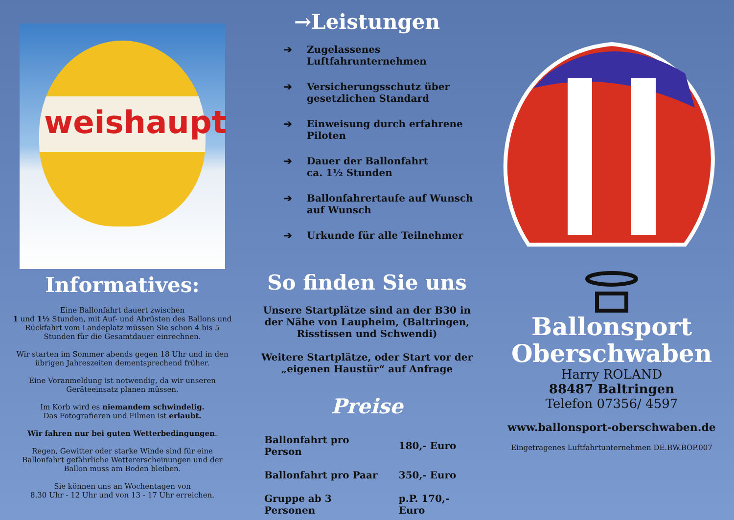weishaupt
Informatives:
Eine Ballonfahrt dauert zwischen
1 und 1½ Stunden, mit Auf- und Abrüsten des Ballons und Rückfahrt vom Landeplatz müssen Sie schon 4 bis 5 Stunden für die Gesamtdauer einrechnen.
Wir starten im Sommer abends gegen 18 Uhr und in den übrigen Jahreszeiten dementsprechend früher.
Eine Voranmeldung ist notwendig, da wir unseren Geräteeinsatz planen müssen.
Im Korb wird es niemandem schwindelig.
Das Fotografieren und Filmen ist erlaubt.
Wir fahren nur bei guten Wetterbedingungen.
Regen, Gewitter oder starke Winde sind für eine Ballonfahrt gefährliche Wettererscheinungen und der Ballon muss am Boden bleiben.
Sie können uns an Wochentagen von
8.30 Uhr - 12 Uhr und von 13 - 17 Uhr erreichen.
→Leistungen
➔ Zugelassenes
Luftfahrunternehmen
➔ Versicherungsschutz über gesetzlichen Standard
➔ Einweisung durch erfahrene Piloten
➔ Dauer der Ballonfahrt
ca. 1½ Stunden
➔ Ballonfahrertaufe auf Wunsch auf Wunsch
➔ Urkunde für alle Teilnehmer
So finden Sie uns
Unsere Startplätze sind an der B30 in der Nähe von Laupheim, (Baltringen, Risstissen und Schwendi)
Weitere Startplätze, oder Start vor der „eigenen Haustür“ auf Anfrage
Preise
| Ballonfahrt pro Person | 180,- Euro |
| Ballonfahrt pro Paar | 350,- Euro |
| Gruppe ab 3 Personen | p.P. 170,- Euro |
Ballonsport
Oberschwaben
Harry ROLAND
88487 Baltringen
Telefon 07356/ 4597
www.ballonsport-oberschwaben.de
Eingetragenes Luftfahrtunternehmen DE.BW.BOP.007